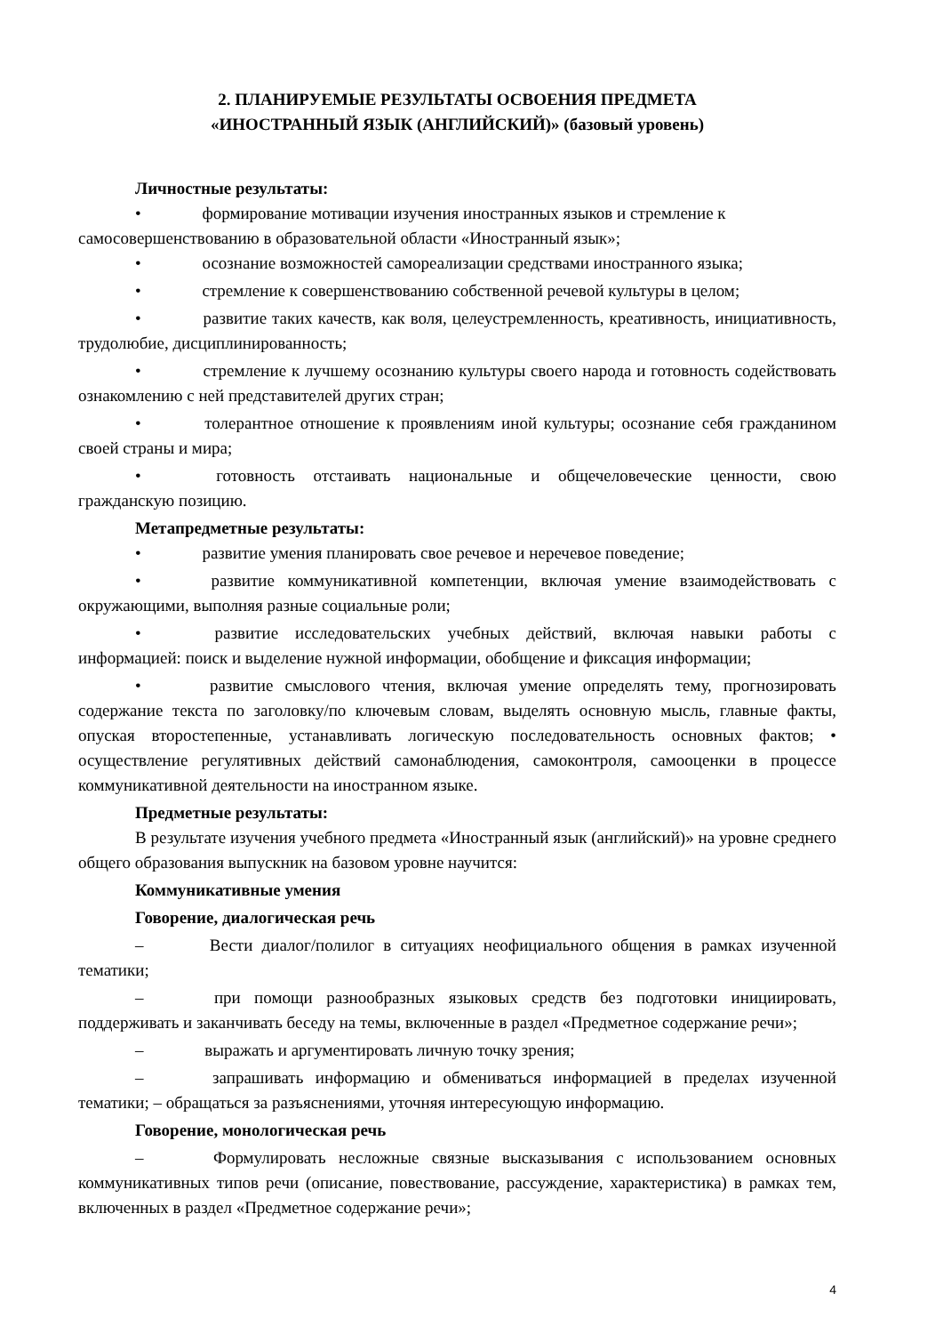2. ПЛАНИРУЕМЫЕ РЕЗУЛЬТАТЫ ОСВОЕНИЯ ПРЕДМЕТА
«ИНОСТРАННЫЙ ЯЗЫК (АНГЛИЙСКИЙ)» (базовый уровень)
Личностные результаты:
• формирование мотивации изучения иностранных языков и стремление к
самосовершенствованию в образовательной области «Иностранный язык»;
• осознание возможностей самореализации средствами иностранного языка;
• стремление к совершенствованию собственной речевой культуры в целом;
• развитие таких качеств, как воля, целеустремленность, креативность, инициативность, трудолюбие, дисциплинированность;
• стремление к лучшему осознанию культуры своего народа и готовность содействовать ознакомлению с ней представителей других стран;
• толерантное отношение к проявлениям иной культуры; осознание себя гражданином своей страны и мира;
• готовность отстаивать национальные и общечеловеческие ценности, свою гражданскую позицию.
Метапредметные результаты:
• развитие умения планировать свое речевое и неречевое поведение;
• развитие коммуникативной компетенции, включая умение взаимодействовать с окружающими, выполняя разные социальные роли;
• развитие исследовательских учебных действий, включая навыки работы с информацией: поиск и выделение нужной информации, обобщение и фиксация информации;
• развитие смыслового чтения, включая умение определять тему, прогнозировать содержание текста по заголовку/по ключевым словам, выделять основную мысль, главные факты, опуская второстепенные, устанавливать логическую последовательность основных фактов; • осуществление регулятивных действий самонаблюдения, самоконтроля, самооценки в процессе коммуникативной деятельности на иностранном языке.
Предметные результаты:
В результате изучения учебного предмета «Иностранный язык (английский)» на уровне среднего общего образования выпускник на базовом уровне научится:
Коммуникативные умения
Говорение, диалогическая речь
– Вести диалог/полилог в ситуациях неофициального общения в рамках изученной тематики;
– при помощи разнообразных языковых средств без подготовки инициировать, поддерживать и заканчивать беседу на темы, включенные в раздел «Предметное содержание речи»;
– выражать и аргументировать личную точку зрения;
– запрашивать информацию и обмениваться информацией в пределах изученной тематики; – обращаться за разъяснениями, уточняя интересующую информацию.
Говорение, монологическая речь
– Формулировать несложные связные высказывания с использованием основных коммуникативных типов речи (описание, повествование, рассуждение, характеристика) в рамках тем, включенных в раздел «Предметное содержание речи»;
4